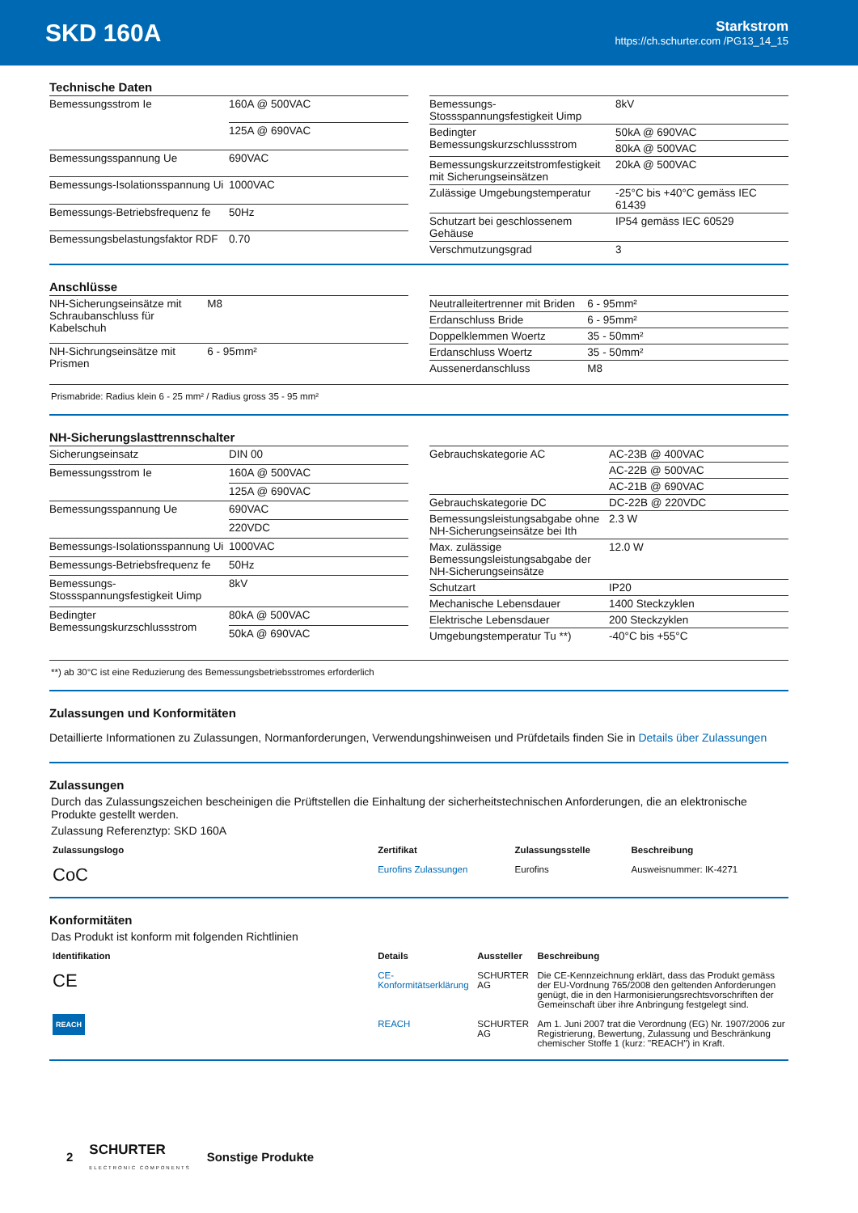SKD 160A
Starkstrom
https://ch.schurter.com /PG13_14_15
Technische Daten
| Bemessungsstrom Ie | 160A @ 500VAC |
| | 125A @ 690VAC |
| Bemessungsspannung Ue | 690VAC |
| Bemessungs-Isolationsspannung Ui | 1000VAC |
| Bemessungs-Betriebsfrequenz fe | 50Hz |
| Bemessungsbelastungsfaktor RDF | 0.70 |
| Bemessungs-Stossspannungsfestigkeit Uimp | 8kV |
| Bedingter Bemessungskurzschlussstrom | 50kA @ 690VAC |
| | 80kA @ 500VAC |
| Bemessungskurzzeitstromfestigkeit mit Sicherungseinsätzen | 20kA @ 500VAC |
| Zulässige Umgebungstemperatur | -25°C bis +40°C gemäss IEC 61439 |
| Schutzart bei geschlossenem Gehäuse | IP54 gemäss IEC 60529 |
| Verschmutzungsgrad | 3 |
Anschlüsse
| NH-Sicherungseinsätze mit Schraubanschluss für Kabelschuh | M8 |
| NH-Sichrungseinsätze mit Prismen | 6 - 95mm² |
| Neutralleitertrenner mit Briden | 6 - 95mm² |
| Erdanschluss Bride | 6 - 95mm² |
| Doppelklemmen Woertz | 35 - 50mm² |
| Erdanschluss Woertz | 35 - 50mm² |
| Aussenerdanschluss | M8 |
Prismabride: Radius klein 6 - 25 mm² / Radius gross 35 - 95 mm²
NH-Sicherungslasttrennschalter
| Sicherungseinsatz | DIN 00 |
| Bemessungsstrom Ie | 160A @ 500VAC |
| | 125A @ 690VAC |
| Bemessungsspannung Ue | 690VAC |
| | 220VDC |
| Bemessungs-Isolationsspannung Ui | 1000VAC |
| Bemessungs-Betriebsfrequenz fe | 50Hz |
| Bemessungs-Stossspannungsfestigkeit Uimp | 8kV |
| Bedingter Bemessungskurzschlussstrom | 80kA @ 500VAC |
| | 50kA @ 690VAC |
| Gebrauchskategorie AC | AC-23B @ 400VAC |
| | AC-22B @ 500VAC |
| | AC-21B @ 690VAC |
| Gebrauchskategorie DC | DC-22B @ 220VDC |
| Bemessungsleistungsabgabe ohne NH-Sicherungseinsätze bei Ith | 2.3 W |
| Max. zulässige Bemessungsleistungsabgabe der NH-Sicherungseinsätze | 12.0 W |
| Schutzart | IP20 |
| Mechanische Lebensdauer | 1400 Steckzyklen |
| Elektrische Lebensdauer | 200 Steckzyklen |
| Umgebungstemperatur Tu **) | -40°C bis +55°C |
**) ab 30°C ist eine Reduzierung des Bemessungsbetriebsstromes erforderlich
Zulassungen und Konformitäten
Detaillierte Informationen zu Zulassungen, Normanforderungen, Verwendungshinweisen und Prüfdetails finden Sie in Details über Zulassungen
Zulassungen
Durch das Zulassungszeichen bescheinigen die Prüftstellen die Einhaltung der sicherheitstechnischen Anforderungen, die an elektronische Produkte gestellt werden.
Zulassung Referenztyp: SKD 160A
| Zulassungslogo | Zertifikat | Zulassungsstelle | Beschreibung |
| --- | --- | --- | --- |
| CoC | Eurofins Zulassungen | Eurofins | Ausweisnummer: IK-4271 |
Konformitäten
Das Produkt ist konform mit folgenden Richtlinien
| Identifikation | Details | Aussteller | Beschreibung |
| --- | --- | --- | --- |
| CE | CE-Konformitätserklärung | SCHURTER AG | Die CE-Kennzeichnung erklärt, dass das Produkt gemäss der EU-Vordnung 765/2008 den geltenden Anforderungen genügt, die in den Harmonisierungsrechtsvorschriften der Gemeinschaft über ihre Anbringung festgelegt sind. |
| REACH | REACH | SCHURTER AG | Am 1. Juni 2007 trat die Verordnung (EG) Nr. 1907/2006 zur Registrierung, Bewertung, Zulassung und Beschränkung chemischer Stoffe 1 (kurz: "REACH") in Kraft. |
2
SCHURTER
ELECTRONIC COMPONENTS
Sonstige Produkte